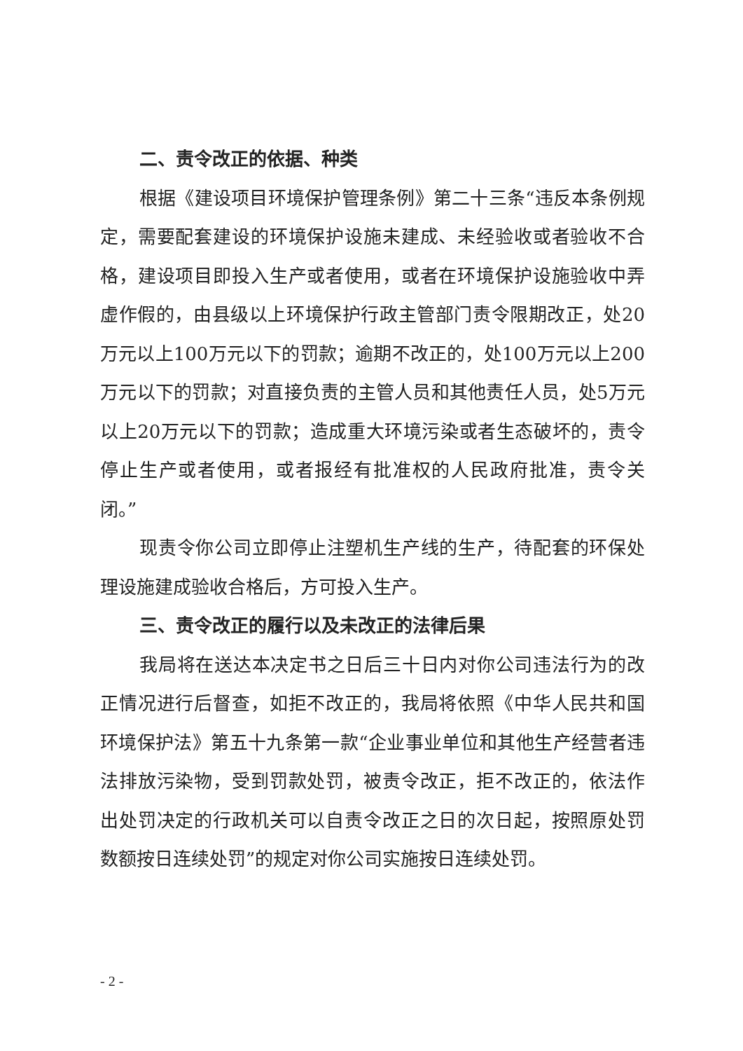二、责令改正的依据、种类
根据《建设项目环境保护管理条例》第二十三条“违反本条例规定，需要配套建设的环境保护设施未建成、未经验收或者验收不合格，建设项目即投入生产或者使用，或者在环境保护设施验收中弄虚作假的，由县级以上环境保护行政主管部门责令限期改正，处20万元以上100万元以下的罚款；逾期不改正的，处100万元以上200万元以下的罚款；对直接负责的主管人员和其他责任人员，处5万元以上20万元以下的罚款；造成重大环境污染或者生态破坏的，责令停止生产或者使用，或者报经有批准权的人民政府批准，责令关闭。”
现责令你公司立即停止注塑机生产线的生产，待配套的环保处理设施建成验收合格后，方可投入生产。
三、责令改正的履行以及未改正的法律后果
我局将在送达本决定书之日后三十日内对你公司违法行为的改正情况进行后督查，如拒不改正的，我局将依照《中华人民共和国环境保护法》第五十九条第一款“企业事业单位和其他生产经营者违法排放污染物，受到罚款处罚，被责令改正，拒不改正的，依法作出处罚决定的行政机关可以自责令改正之日的次日起，按照原处罚数额按日连续处罚”的规定对你公司实施按日连续处罚。
- 2 -